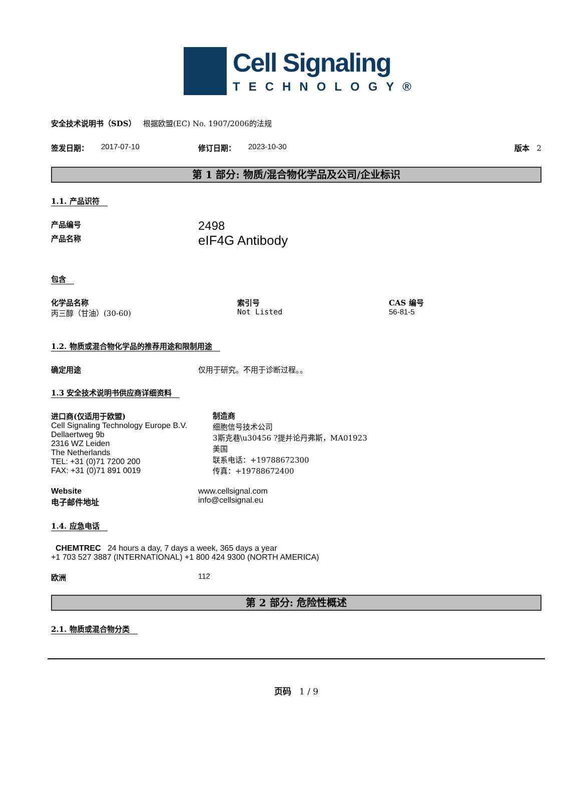Cell Signaling
TECHNOLOGY®
安全技术说明书（SDS） 根据欧盟(EC) No. 1907/2006的法规
签发日期： 2017-07-10 修订日期： 2023-10-30 版本 2
第 1 部分: 物质/混合物化学品及公司/企业标识
1.1. 产品识符
产品编号 2498
产品名称 eIF4G Antibody
包含
化学品名称
丙三醇（甘油）(30-60)
索引号
Not Listed
CAS 编号
56-81-5
1.2. 物质或混合物化学品的推荐用途和限制用途
确定用途 仅用于研究。不用于诊断过程。。
1.3 安全技术说明书供应商详细资料
进口商(仅适用于欧盟)
Cell Signaling Technology Europe B.V.
Dellaertweg 9b
2316 WZ Leiden
The Netherlands
TEL: +31 (0)71 7200 200
FAX: +31 (0)71 891 0019
制造商
细胞信号技术公司
3斯克巷\u30456 ?提并论丹弗斯，MA01923
美国
联系电话：+19788672300
传真：+19788672400
Website
电子邮件地址
www.cellsignal.com
info@cellsignal.eu
1.4. 应急电话
CHEMTREC 24 hours a day, 7 days a week, 365 days a year
+1 703 527 3887 (INTERNATIONAL) +1 800 424 9300 (NORTH AMERICA)
欧洲 112
第 2 部分: 危险性概述
2.1. 物质或混合物分类
页码 1 / 9